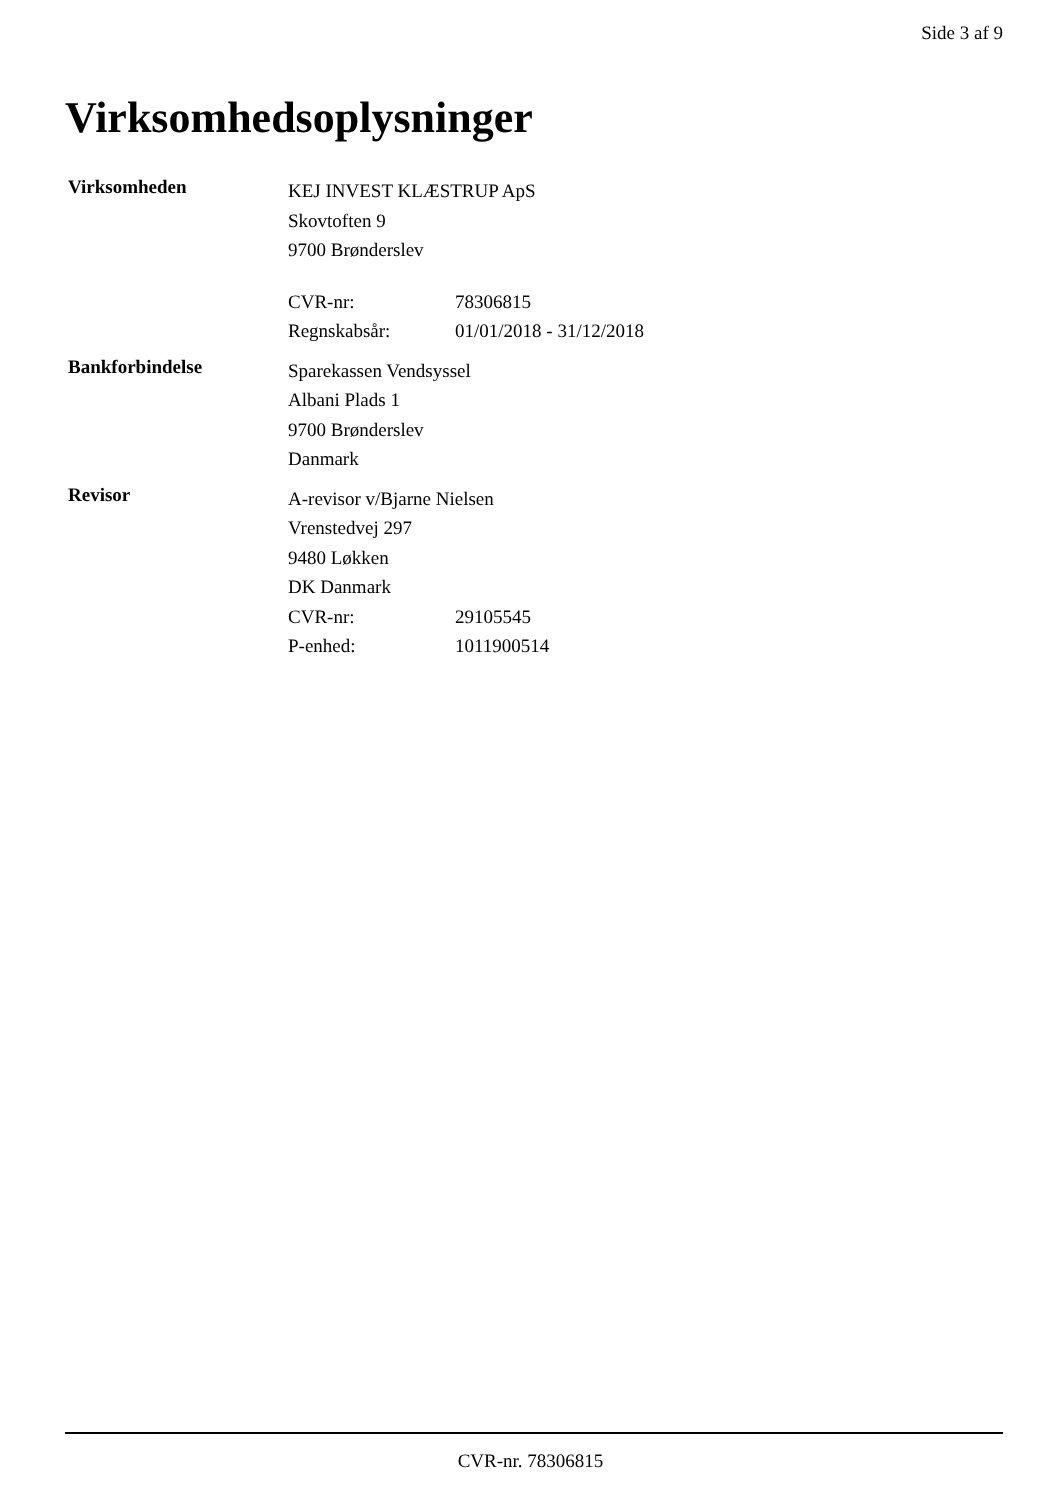Side 3 af 9
Virksomhedsoplysninger
Virksomheden
KEJ INVEST KLÆSTRUP ApS
Skovtoften 9
9700 Brønderslev
CVR-nr: 78306815
Regnskabsår: 01/01/2018 - 31/12/2018
Bankforbindelse
Sparekassen Vendsyssel
Albani Plads 1
9700 Brønderslev
Danmark
Revisor
A-revisor v/Bjarne Nielsen
Vrenstedvej 297
9480 Løkken
DK Danmark
CVR-nr: 29105545
P-enhed: 1011900514
CVR-nr. 78306815